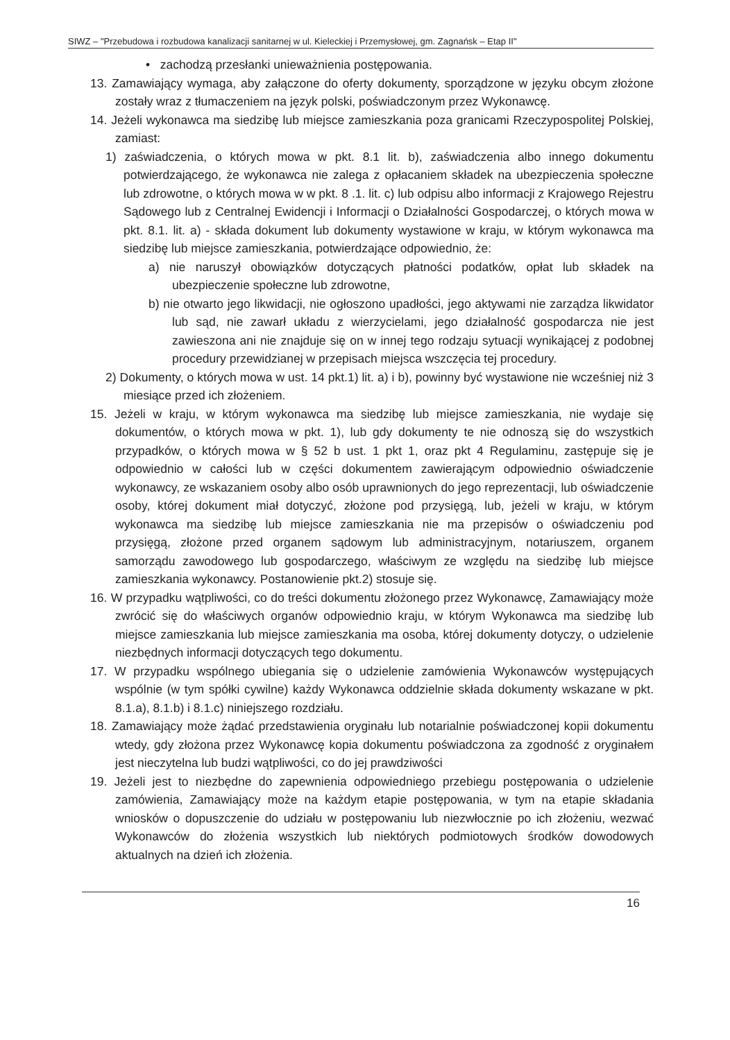SIWZ – "Przebudowa i rozbudowa kanalizacji sanitarnej w ul. Kieleckiej i Przemysłowej, gm. Zagnańsk – Etap II"
• zachodzą przesłanki unieważnienia postępowania.
13. Zamawiający wymaga, aby załączone do oferty dokumenty, sporządzone w języku obcym złożone zostały wraz z tłumaczeniem na język polski, poświadczonym przez Wykonawcę.
14. Jeżeli wykonawca ma siedzibę lub miejsce zamieszkania poza granicami Rzeczypospolitej Polskiej, zamiast:
1) zaświadczenia, o których mowa w pkt. 8.1 lit. b), zaświadczenia albo innego dokumentu potwierdzającego, że wykonawca nie zalega z opłacaniem składek na ubezpieczenia społeczne lub zdrowotne, o których mowa w w pkt. 8 .1. lit. c) lub odpisu albo informacji z Krajowego Rejestru Sądowego lub z Centralnej Ewidencji i Informacji o Działalności Gospodarczej, o których mowa w pkt. 8.1. lit. a) - składa dokument lub dokumenty wystawione w kraju, w którym wykonawca ma siedzibę lub miejsce zamieszkania, potwierdzające odpowiednio, że:
a) nie naruszył obowiązków dotyczących płatności podatków, opłat lub składek na ubezpieczenie społeczne lub zdrowotne,
b) nie otwarto jego likwidacji, nie ogłoszono upadłości, jego aktywami nie zarządza likwidator lub sąd, nie zawarł układu z wierzycielami, jego działalność gospodarcza nie jest zawieszona ani nie znajduje się on w innej tego rodzaju sytuacji wynikającej z podobnej procedury przewidzianej w przepisach miejsca wszczęcia tej procedury.
2) Dokumenty, o których mowa w ust. 14 pkt.1) lit. a) i b), powinny być wystawione nie wcześniej niż 3 miesiące przed ich złożeniem.
15. Jeżeli w kraju, w którym wykonawca ma siedzibę lub miejsce zamieszkania, nie wydaje się dokumentów, o których mowa w pkt. 1), lub gdy dokumenty te nie odnoszą się do wszystkich przypadków, o których mowa w § 52 b ust. 1 pkt 1, oraz pkt 4 Regulaminu, zastępuje się je odpowiednio w całości lub w części dokumentem zawierającym odpowiednio oświadczenie wykonawcy, ze wskazaniem osoby albo osób uprawnionych do jego reprezentacji, lub oświadczenie osoby, której dokument miał dotyczyć, złożone pod przysięgą, lub, jeżeli w kraju, w którym wykonawca ma siedzibę lub miejsce zamieszkania nie ma przepisów o oświadczeniu pod przysięgą, złożone przed organem sądowym lub administracyjnym, notariuszem, organem samorządu zawodowego lub gospodarczego, właściwym ze względu na siedzibę lub miejsce zamieszkania wykonawcy. Postanowienie pkt.2) stosuje się.
16. W przypadku wątpliwości, co do treści dokumentu złożonego przez Wykonawcę, Zamawiający może zwrócić się do właściwych organów odpowiednio kraju, w którym Wykonawca ma siedzibę lub miejsce zamieszkania lub miejsce zamieszkania ma osoba, której dokumenty dotyczy, o udzielenie niezbędnych informacji dotyczących tego dokumentu.
17. W przypadku wspólnego ubiegania się o udzielenie zamówienia Wykonawców występujących wspólnie (w tym spółki cywilne) każdy Wykonawca oddzielnie składa dokumenty wskazane w pkt. 8.1.a), 8.1.b) i 8.1.c) niniejszego rozdziału.
18. Zamawiający może żądać przedstawienia oryginału lub notarialnie poświadczonej kopii dokumentu wtedy, gdy złożona przez Wykonawcę kopia dokumentu poświadczona za zgodność z oryginałem jest nieczytelna lub budzi wątpliwości, co do jej prawdziwości
19. Jeżeli jest to niezbędne do zapewnienia odpowiedniego przebiegu postępowania o udzielenie zamówienia, Zamawiający może na każdym etapie postępowania, w tym na etapie składania wniosków o dopuszczenie do udziału w postępowaniu lub niezwłocznie po ich złożeniu, wezwać Wykonawców do złożenia wszystkich lub niektórych podmiotowych środków dowodowych aktualnych na dzień ich złożenia.
16